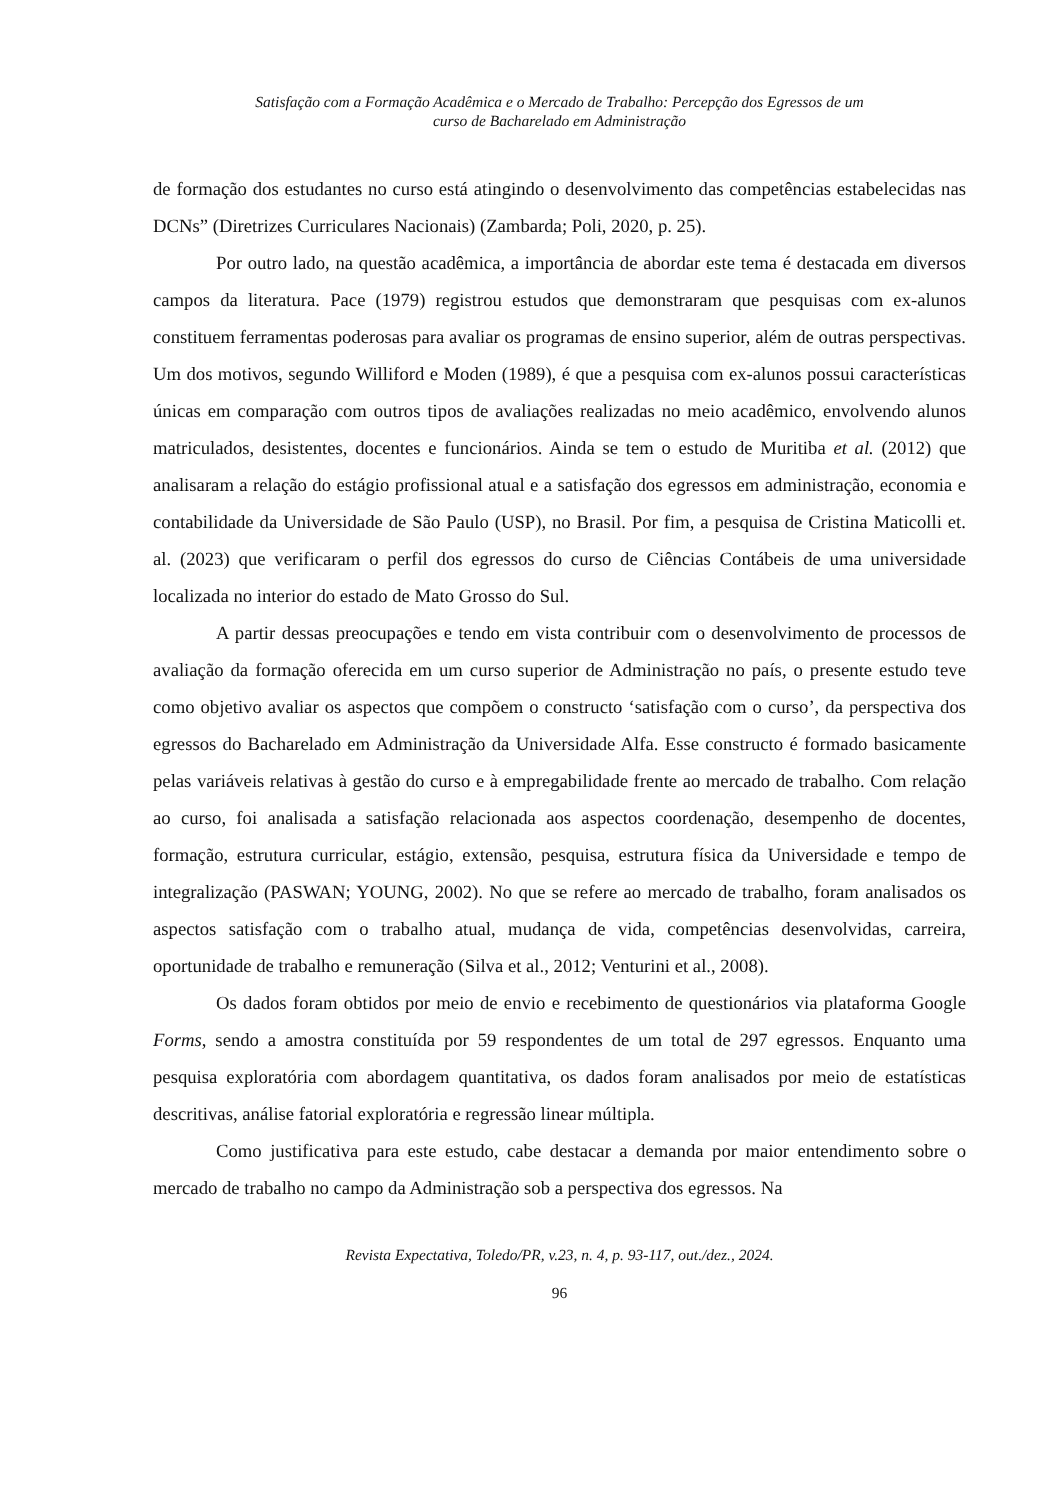Satisfação com a Formação Acadêmica e o Mercado de Trabalho: Percepção dos Egressos de um
curso de Bacharelado em Administração
de formação dos estudantes no curso está atingindo o desenvolvimento das competências estabelecidas nas DCNs” (Diretrizes Curriculares Nacionais) (Zambarda; Poli, 2020, p. 25).
Por outro lado, na questão acadêmica, a importância de abordar este tema é destacada em diversos campos da literatura. Pace (1979) registrou estudos que demonstraram que pesquisas com ex-alunos constituem ferramentas poderosas para avaliar os programas de ensino superior, além de outras perspectivas. Um dos motivos, segundo Williford e Moden (1989), é que a pesquisa com ex-alunos possui características únicas em comparação com outros tipos de avaliações realizadas no meio acadêmico, envolvendo alunos matriculados, desistentes, docentes e funcionários. Ainda se tem o estudo de Muritiba et al. (2012) que analisaram a relação do estágio profissional atual e a satisfação dos egressos em administração, economia e contabilidade da Universidade de São Paulo (USP), no Brasil. Por fim, a pesquisa de Cristina Maticolli et. al. (2023) que verificaram o perfil dos egressos do curso de Ciências Contábeis de uma universidade localizada no interior do estado de Mato Grosso do Sul.
A partir dessas preocupações e tendo em vista contribuir com o desenvolvimento de processos de avaliação da formação oferecida em um curso superior de Administração no país, o presente estudo teve como objetivo avaliar os aspectos que compõem o constructo ‘satisfação com o curso’, da perspectiva dos egressos do Bacharelado em Administração da Universidade Alfa. Esse constructo é formado basicamente pelas variáveis relativas à gestão do curso e à empregabilidade frente ao mercado de trabalho. Com relação ao curso, foi analisada a satisfação relacionada aos aspectos coordenação, desempenho de docentes, formação, estrutura curricular, estágio, extensão, pesquisa, estrutura física da Universidade e tempo de integralização (PASWAN; YOUNG, 2002). No que se refere ao mercado de trabalho, foram analisados os aspectos satisfação com o trabalho atual, mudança de vida, competências desenvolvidas, carreira, oportunidade de trabalho e remuneração (Silva et al., 2012; Venturini et al., 2008).
Os dados foram obtidos por meio de envio e recebimento de questionários via plataforma Google Forms, sendo a amostra constituída por 59 respondentes de um total de 297 egressos. Enquanto uma pesquisa exploratória com abordagem quantitativa, os dados foram analisados por meio de estatísticas descritivas, análise fatorial exploratória e regressão linear múltipla.
Como justificativa para este estudo, cabe destacar a demanda por maior entendimento sobre o mercado de trabalho no campo da Administração sob a perspectiva dos egressos. Na
Revista Expectativa, Toledo/PR, v.23, n. 4, p. 93-117, out./dez., 2024.
96